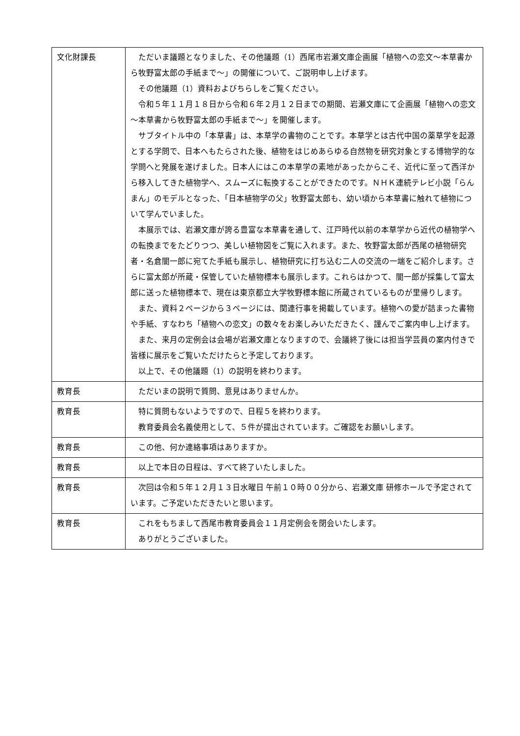| 文化財課長 | ただいま議題となりました、その他議題（1）西尾市岩瀬文庫企画展「植物への恋文～本草書から牧野富太郎の手紙まで～」の開催について、ご説明申し上げます。 その他議題（1）資料およびちらしをご覧ください。 令和５年１１月１８日から令和６年２月１２日までの期間、岩瀬文庫にて企画展「植物への恋文 ～本草書から牧野富太郎の手紙まで～」を開催します。 サブタイトル中の「本草書」は、本草学の書物のことです。本草学とは古代中国の薬草学を起源とする学問で、日本へもたらされた後、植物をはじめあらゆる自然物を研究対象とする博物学的な学問へと発展を遂げました。日本人にはこの本草学の素地があったからこそ、近代に至って西洋から移入してきた植物学へ、スムーズに転換することができたのです。ＮＨＫ連続テレビ小説「らんまん」のモデルとなった、「日本植物学の父」牧野富太郎も、幼い頃から本草書に触れて植物について学んでいました。 本展示では、岩瀬文庫が誇る豊富な本草書を通して、江戸時代以前の本草学から近代の植物学への転換までをたどりつつ、美しい植物図をご覧に入れます。また、牧野富太郎が西尾の植物研究者・名倉闇一郎に宛てた手紙も展示し、植物研究に打ち込む二人の交流の一端をご紹介します。さらに富太郎が所蔵・保管していた植物標本も展示します。これらはかつて、闇一郎が採集して富太郎に送った植物標本で、現在は東京都立大学牧野標本館に所蔵されているものが里帰りします。 また、資料２ページから３ページには、関連行事を掲載しています。植物への愛が詰まった書物や手紙、すなわち「植物への恋文」の数々をお楽しみいただきたく、謹んでご案内申し上げます。 また、来月の定例会は会場が岩瀬文庫となりますので、会議終了後には担当学芸員の案内付きで皆様に展示をご覧いただけたらと予定しております。 以上で、その他議題（1）の説明を終わります。 |
| 教育長 | ただいまの説明で質問、意見はありませんか。 |
| 教育長 | 特に質問もないようですので、日程５を終わります。 教育委員会名義使用として、５件が提出されています。ご確認をお願いします。 |
| 教育長 | この他、何か連絡事項はありますか。 |
| 教育長 | 以上で本日の日程は、すべて終了いたしました。 |
| 教育長 | 次回は令和５年１２月１３日水曜日 午前１０時００分から、岩瀬文庫 研修ホールで予定されています。ご予定いただきたいと思います。 |
| 教育長 | これをもちまして西尾市教育委員会１１月定例会を閉会いたします。 ありがとうございました。 |